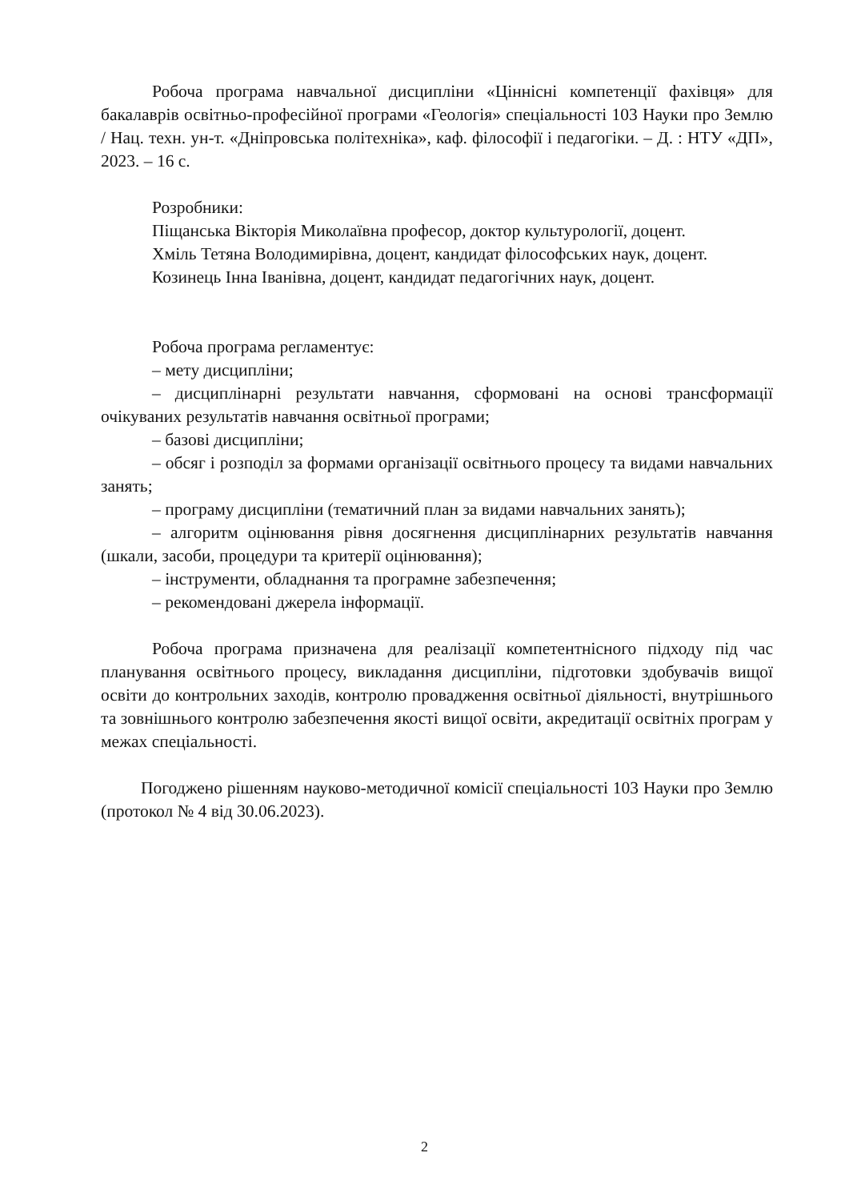Робоча програма навчальної дисципліни «Ціннісні компетенції фахівця» для бакалаврів освітньо-професійної програми «Геологія» спеціальності 103 Науки про Землю / Нац. техн. ун-т. «Дніпровська політехніка», каф. філософії і педагогіки. – Д. : НТУ «ДП», 2023. – 16 с.
Розробники:
Піщанська Вікторія Миколаївна професор, доктор культурології, доцент.
Хміль Тетяна Володимирівна, доцент, кандидат філософських наук, доцент.
Козинець Інна Іванівна, доцент, кандидат педагогічних наук, доцент.
Робоча програма регламентує:
– мету дисципліни;
– дисциплінарні результати навчання, сформовані на основі трансформації очікуваних результатів навчання освітньої програми;
– базові дисципліни;
– обсяг і розподіл за формами організації освітнього процесу та видами навчальних занять;
– програму дисципліни (тематичний план за видами навчальних занять);
– алгоритм оцінювання рівня досягнення дисциплінарних результатів навчання (шкали, засоби, процедури та критерії оцінювання);
– інструменти, обладнання та програмне забезпечення;
– рекомендовані джерела інформації.
Робоча програма призначена для реалізації компетентнісного підходу під час планування освітнього процесу, викладання дисципліни, підготовки здобувачів вищої освіти до контрольних заходів, контролю провадження освітньої діяльності, внутрішнього та зовнішнього контролю забезпечення якості вищої освіти, акредитації освітніх програм у межах спеціальності.
Погоджено рішенням науково-методичної комісії спеціальності 103 Науки про Землю (протокол № 4 від 30.06.2023).
2